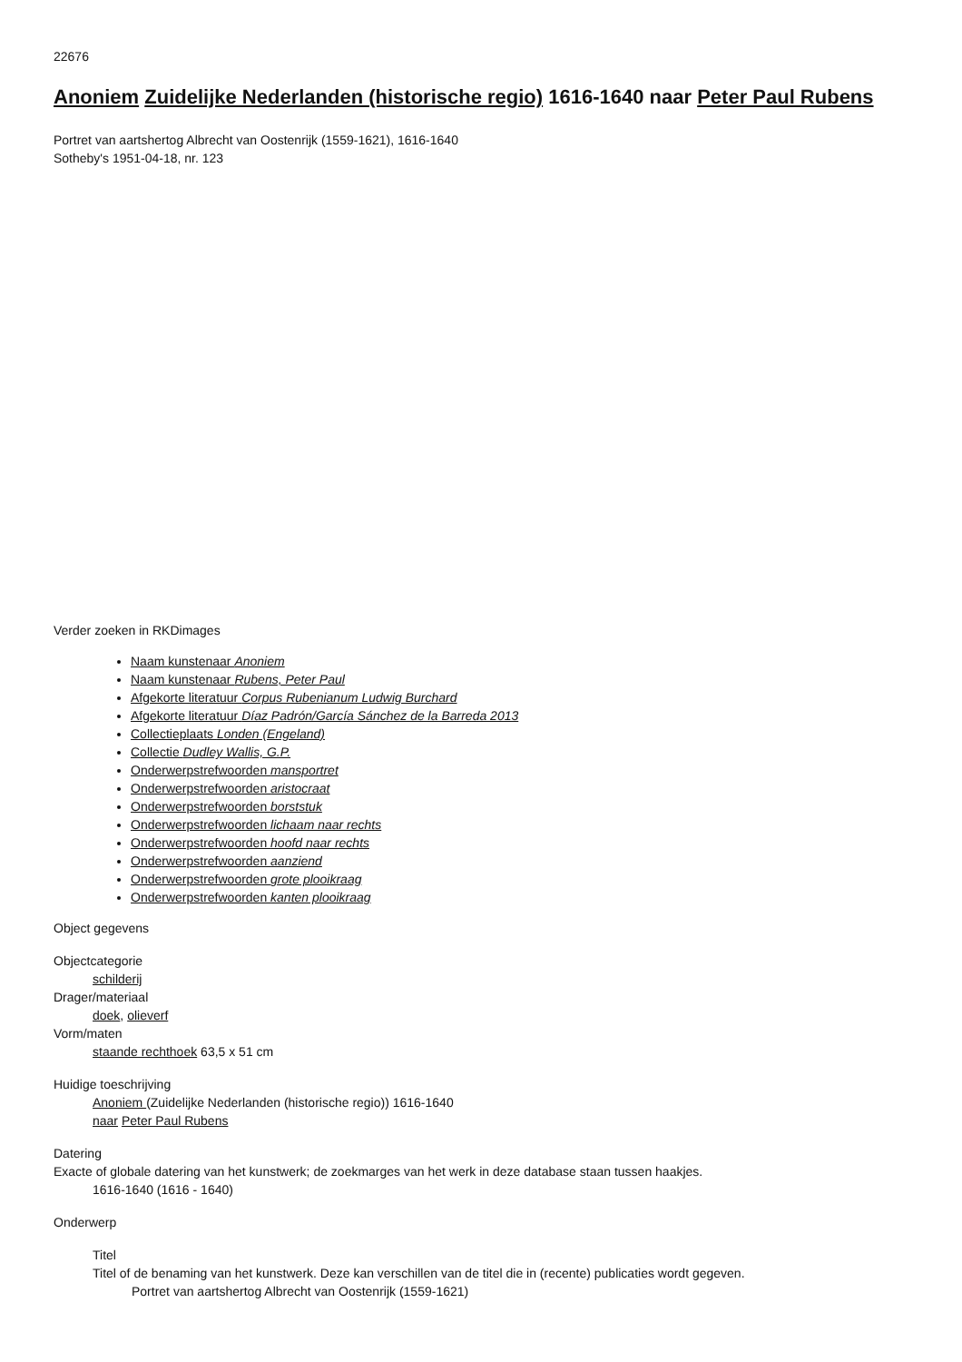22676
Anoniem Zuidelijke Nederlanden (historische regio) 1616-1640 naar Peter Paul Rubens
Portret van aartshertog Albrecht van Oostenrijk (1559-1621), 1616-1640
Sotheby's 1951-04-18, nr. 123
Verder zoeken in RKDimages
Naam kunstenaar Anoniem
Naam kunstenaar Rubens, Peter Paul
Afgekorte literatuur Corpus Rubenianum Ludwig Burchard
Afgekorte literatuur Díaz Padrón/García Sánchez de la Barreda 2013
Collectieplaats Londen (Engeland)
Collectie Dudley Wallis, G.P.
Onderwerpstrefwoorden mansportret
Onderwerpstrefwoorden aristocraat
Onderwerpstrefwoorden borststuk
Onderwerpstrefwoorden lichaam naar rechts
Onderwerpstrefwoorden hoofd naar rechts
Onderwerpstrefwoorden aanziend
Onderwerpstrefwoorden grote plooikraag
Onderwerpstrefwoorden kanten plooikraag
Object gegevens
Objectcategorie
schilderij
Drager/materiaal
doek, olieverf
Vorm/maten
staande rechthoek 63,5 x 51 cm
Huidige toeschrijving
Anoniem (Zuidelijke Nederlanden (historische regio)) 1616-1640
naar Peter Paul Rubens
Datering
Exacte of globale datering van het kunstwerk; de zoekmarges van het werk in deze database staan tussen haakjes.
1616-1640 (1616 - 1640)
Onderwerp
Titel
Titel of de benaming van het kunstwerk. Deze kan verschillen van de titel die in (recente) publicaties wordt gegeven.
Portret van aartshertog Albrecht van Oostenrijk (1559-1621)